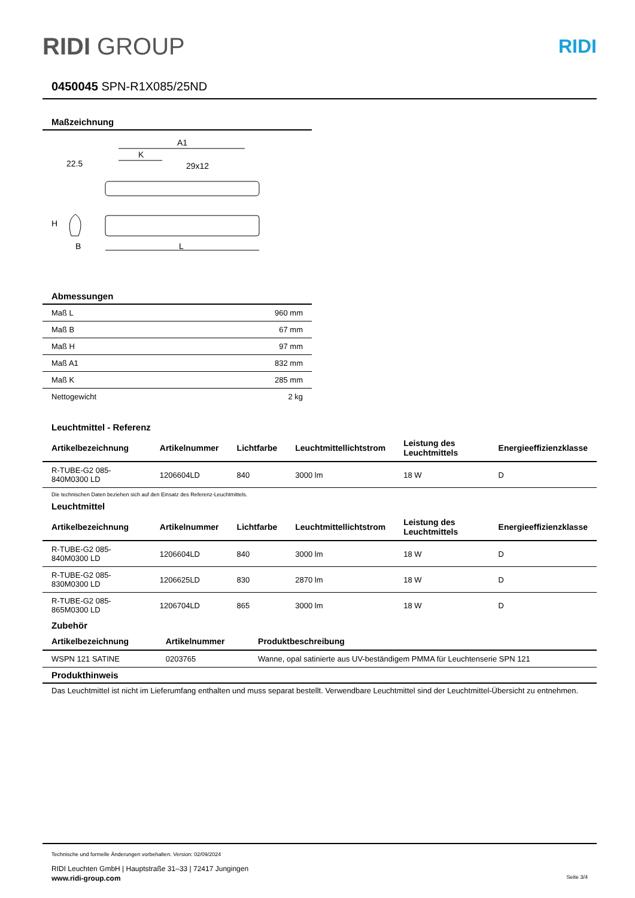RIDI GROUP RIDI
0450045 SPN-R1X085/25ND
Maßzeichnung
A1
K
29x12
22.5
H
B
L
Abmessungen
| Maß L | 960 mm |
| Maß B | 67 mm |
| Maß H | 97 mm |
| Maß A1 | 832 mm |
| Maß K | 285 mm |
| Nettogewicht | 2 kg |
Leuchtmittel - Referenz
| Artikelbezeichnung | Artikelnummer | Lichtfarbe | Leuchtmittellichtstrom | Leistung des Leuchtmittels | Energieeffizienzklasse |
| --- | --- | --- | --- | --- | --- |
| R-TUBE-G2 085-840M0300 LD | 1206604LD | 840 | 3000 lm | 18 W | D |
Die technischen Daten beziehen sich auf den Einsatz des Referenz-Leuchtmittels.
Leuchtmittel
| Artikelbezeichnung | Artikelnummer | Lichtfarbe | Leuchtmittellichtstrom | Leistung des Leuchtmittels | Energieeffizienzklasse |
| --- | --- | --- | --- | --- | --- |
| R-TUBE-G2 085-840M0300 LD | 1206604LD | 840 | 3000 lm | 18 W | D |
| R-TUBE-G2 085-830M0300 LD | 1206625LD | 830 | 2870 lm | 18 W | D |
| R-TUBE-G2 085-865M0300 LD | 1206704LD | 865 | 3000 lm | 18 W | D |
Zubehör
| Artikelbezeichnung | Artikelnummer | Produktbeschreibung |
| --- | --- | --- |
| WSPN 121 SATINE | 0203765 | Wanne, opal satinierte aus UV-beständigem PMMA für Leuchtenserie SPN 121 |
Produkthinweis
Das Leuchtmittel ist nicht im Lieferumfang enthalten und muss separat bestellt. Verwendbare Leuchtmittel sind der Leuchtmittel-Übersicht zu entnehmen.
Technische und formelle Änderungen vorbehalten. Version: 02/09/2024
RIDI Leuchten GmbH | Hauptstraße 31–33 | 72417 Jungingen
www.ridi-group.com Seite 3/4